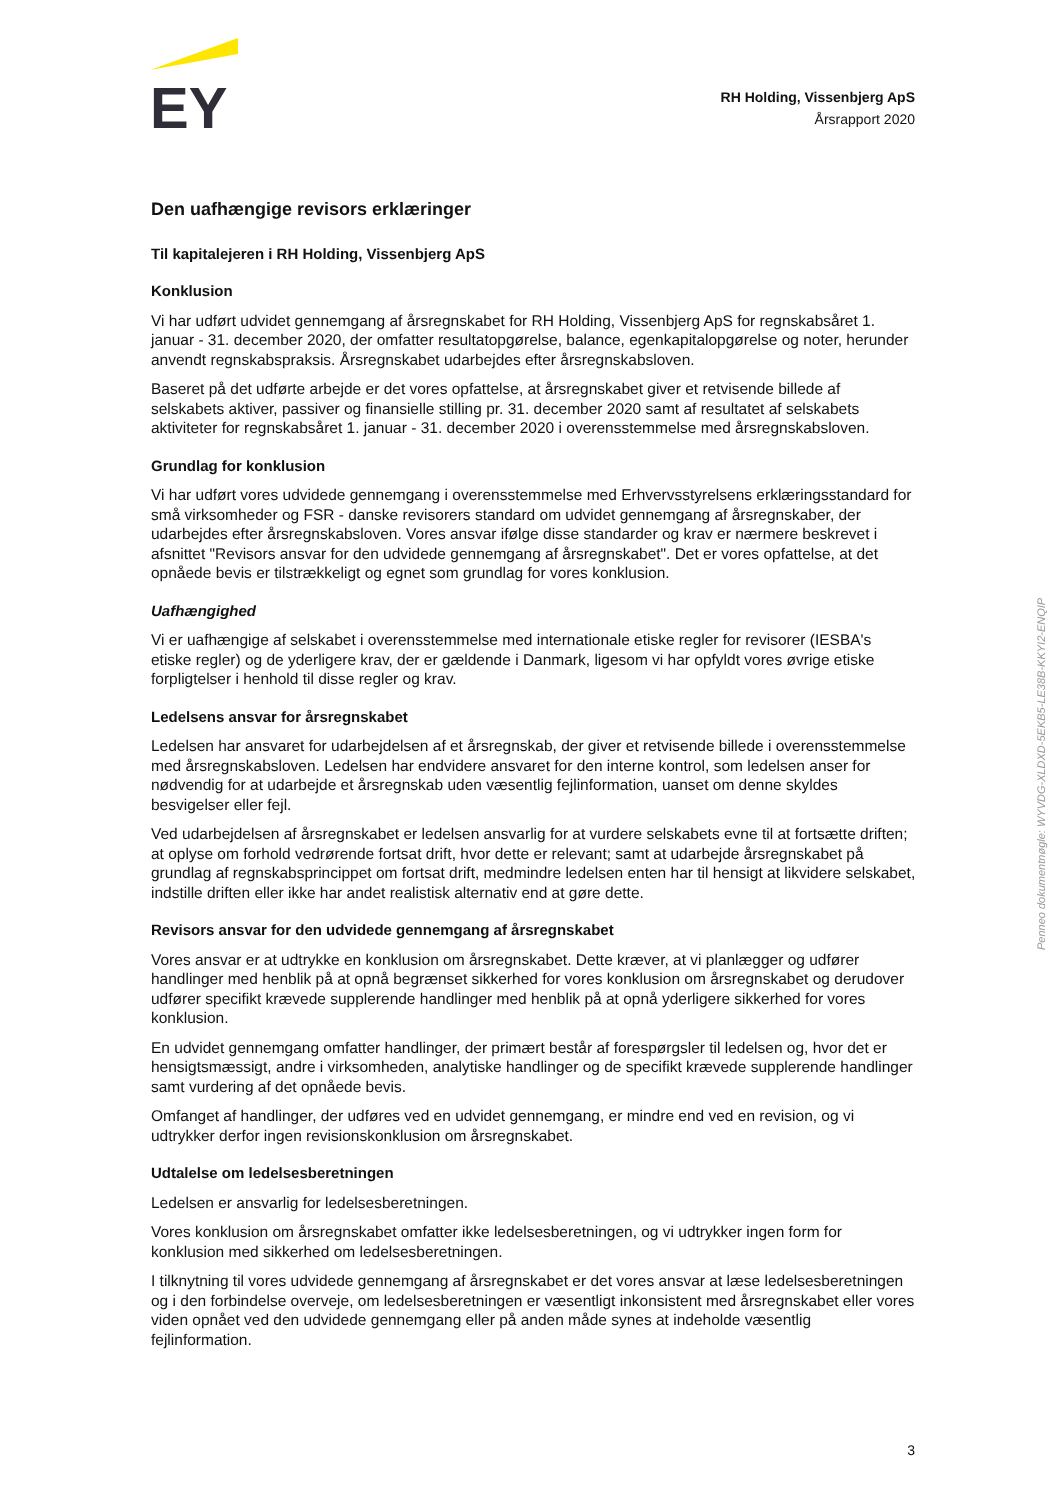EY
RH Holding, Vissenbjerg ApS
Årsrapport 2020
Den uafhængige revisors erklæringer
Til kapitalejeren i RH Holding, Vissenbjerg ApS
Konklusion
Vi har udført udvidet gennemgang af årsregnskabet for RH Holding, Vissenbjerg ApS for regnskabsåret 1. januar - 31. december 2020, der omfatter resultatopgørelse, balance, egenkapitalopgørelse og noter, herunder anvendt regnskabspraksis. Årsregnskabet udarbejdes efter årsregnskabsloven.
Baseret på det udførte arbejde er det vores opfattelse, at årsregnskabet giver et retvisende billede af selskabets aktiver, passiver og finansielle stilling pr. 31. december 2020 samt af resultatet af selskabets aktiviteter for regnskabsåret 1. januar - 31. december 2020 i overensstemmelse med årsregnskabsloven.
Grundlag for konklusion
Vi har udført vores udvidede gennemgang i overensstemmelse med Erhvervsstyrelsens erklæringsstandard for små virksomheder og FSR - danske revisorers standard om udvidet gennemgang af årsregnskaber, der udarbejdes efter årsregnskabsloven. Vores ansvar ifølge disse standarder og krav er nærmere beskrevet i afsnittet "Revisors ansvar for den udvidede gennemgang af årsregnskabet". Det er vores opfattelse, at det opnåede bevis er tilstrækkeligt og egnet som grundlag for vores konklusion.
Uafhængighed
Vi er uafhængige af selskabet i overensstemmelse med internationale etiske regler for revisorer (IESBA's etiske regler) og de yderligere krav, der er gældende i Danmark, ligesom vi har opfyldt vores øvrige etiske forpligtelser i henhold til disse regler og krav.
Ledelsens ansvar for årsregnskabet
Ledelsen har ansvaret for udarbejdelsen af et årsregnskab, der giver et retvisende billede i overensstemmelse med årsregnskabsloven. Ledelsen har endvidere ansvaret for den interne kontrol, som ledelsen anser for nødvendig for at udarbejde et årsregnskab uden væsentlig fejlinformation, uanset om denne skyldes besvigelser eller fejl.
Ved udarbejdelsen af årsregnskabet er ledelsen ansvarlig for at vurdere selskabets evne til at fortsætte driften; at oplyse om forhold vedrørende fortsat drift, hvor dette er relevant; samt at udarbejde årsregnskabet på grundlag af regnskabsprincippet om fortsat drift, medmindre ledelsen enten har til hensigt at likvidere selskabet, indstille driften eller ikke har andet realistisk alternativ end at gøre dette.
Revisors ansvar for den udvidede gennemgang af årsregnskabet
Vores ansvar er at udtrykke en konklusion om årsregnskabet. Dette kræver, at vi planlægger og udfører handlinger med henblik på at opnå begrænset sikkerhed for vores konklusion om årsregnskabet og derudover udfører specifikt krævede supplerende handlinger med henblik på at opnå yderligere sikkerhed for vores konklusion.
En udvidet gennemgang omfatter handlinger, der primært består af forespørgsler til ledelsen og, hvor det er hensigtsmæssigt, andre i virksomheden, analytiske handlinger og de specifikt krævede supplerende handlinger samt vurdering af det opnåede bevis.
Omfanget af handlinger, der udføres ved en udvidet gennemgang, er mindre end ved en revision, og vi udtrykker derfor ingen revisionskonklusion om årsregnskabet.
Udtalelse om ledelsesberetningen
Ledelsen er ansvarlig for ledelsesberetningen.
Vores konklusion om årsregnskabet omfatter ikke ledelsesberetningen, og vi udtrykker ingen form for konklusion med sikkerhed om ledelsesberetningen.
I tilknytning til vores udvidede gennemgang af årsregnskabet er det vores ansvar at læse ledelsesberetningen og i den forbindelse overveje, om ledelsesberetningen er væsentligt inkonsistent med årsregnskabet eller vores viden opnået ved den udvidede gennemgang eller på anden måde synes at indeholde væsentlig fejlinformation.
Penneo dokumentnøgle: WYVDG-XLDXD-5EKB5-LE38B-KKYI2-ENQIP
3